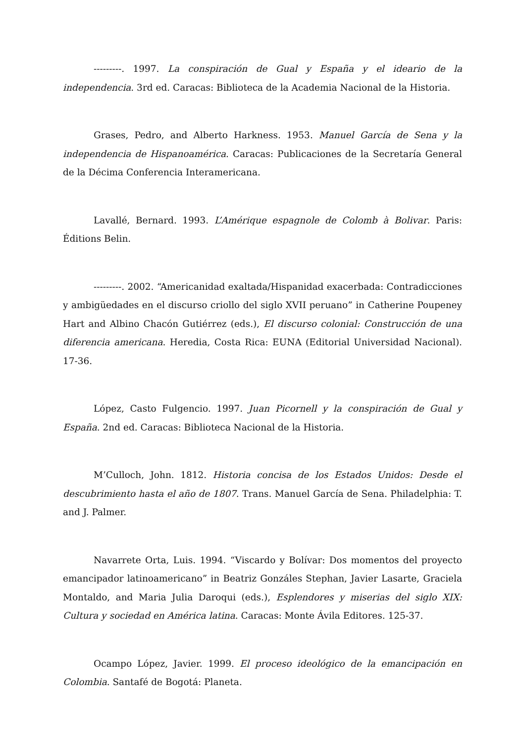---------. 1997. La conspiración de Gual y España y el ideario de la independencia. 3rd ed. Caracas: Biblioteca de la Academia Nacional de la Historia.
Grases, Pedro, and Alberto Harkness. 1953. Manuel García de Sena y la independencia de Hispanoamérica. Caracas: Publicaciones de la Secretaría General de la Décima Conferencia Interamericana.
Lavallé, Bernard. 1993. L’Amérique espagnole de Colomb à Bolivar. Paris: Éditions Belin.
---------. 2002. “Americanidad exaltada/Hispanidad exacerbada: Contradicciones y ambigüedades en el discurso criollo del siglo XVII peruano” in Catherine Poupeney Hart and Albino Chacón Gutiérrez (eds.), El discurso colonial: Construcción de una diferencia americana. Heredia, Costa Rica: EUNA (Editorial Universidad Nacional). 17-36.
López, Casto Fulgencio. 1997. Juan Picornell y la conspiración de Gual y España. 2nd ed. Caracas: Biblioteca Nacional de la Historia.
M’Culloch, John. 1812. Historia concisa de los Estados Unidos: Desde el descubrimiento hasta el año de 1807. Trans. Manuel García de Sena. Philadelphia: T. and J. Palmer.
Navarrete Orta, Luis. 1994. “Viscardo y Bolívar: Dos momentos del proyecto emancipador latinoamericano” in Beatriz Gonzáles Stephan, Javier Lasarte, Graciela Montaldo, and Maria Julia Daroqui (eds.), Esplendores y miserias del siglo XIX: Cultura y sociedad en América latina. Caracas: Monte Ávila Editores. 125-37.
Ocampo López, Javier. 1999. El proceso ideológico de la emancipación en Colombia. Santafé de Bogotá: Planeta.